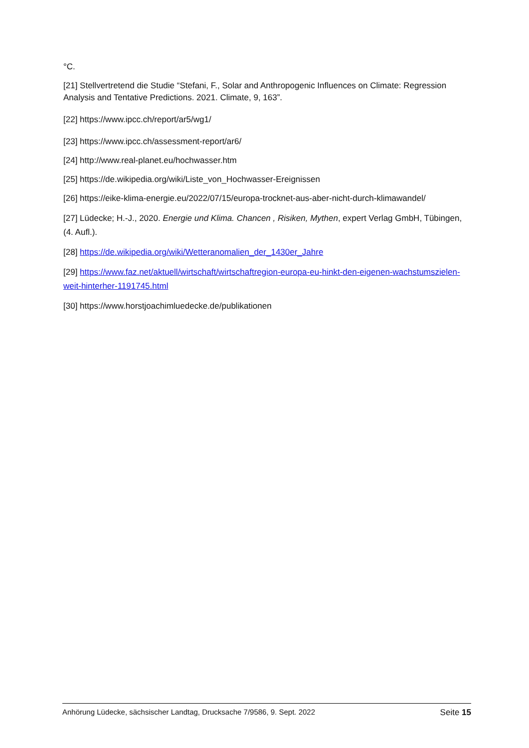°C.
[21] Stellvertretend die Studie “Stefani, F., Solar and Anthropogenic Influences on Climate: Regression Analysis and Tentative Predictions. 2021. Climate, 9, 163”.
[22] https://www.ipcc.ch/report/ar5/wg1/
[23] https://www.ipcc.ch/assessment-report/ar6/
[24] http://www.real-planet.eu/hochwasser.htm
[25] https://de.wikipedia.org/wiki/Liste_von_Hochwasser-Ereignissen
[26] https://eike-klima-energie.eu/2022/07/15/europa-trocknet-aus-aber-nicht-durch-klimawandel/
[27] Lüdecke; H.-J., 2020. Energie und Klima. Chancen , Risiken, Mythen, expert Verlag GmbH, Tübingen, (4. Aufl.).
[28] https://de.wikipedia.org/wiki/Wetteranomalien_der_1430er_Jahre
[29] https://www.faz.net/aktuell/wirtschaft/wirtschaftregion-europa-eu-hinkt-den-eigenen-wachstumszielen-weit-hinterher-1191745.html
[30] https://www.horstjoachimluedecke.de/publikationen
Anhörung Lüdecke, sächsischer Landtag, Drucksache 7/9586, 9. Sept. 2022 Seite 15